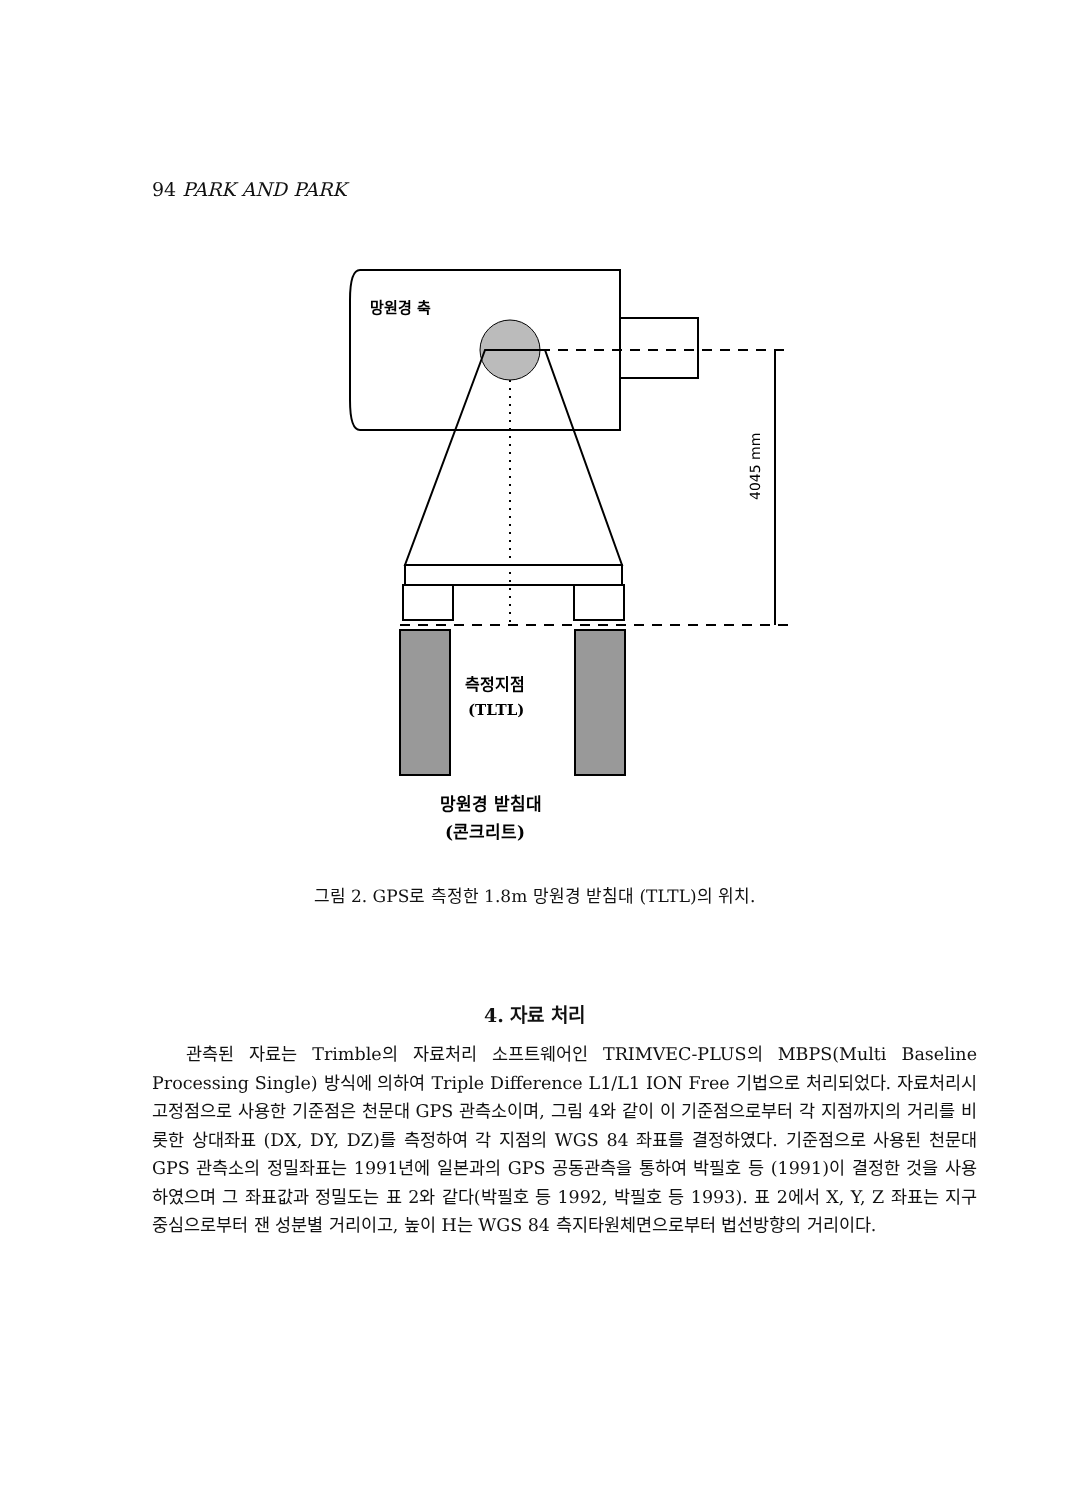94 PARK AND PARK
4045 mm
망원경 축
측정지점
(TLTL)
망원경 받침대
(콘크리트)
그림 2. GPS로 측정한 1.8m 망원경 받침대 (TLTL)의 위치.
4. 자료 처리
관측된 자료는 Trimble의 자료처리 소프트웨어인 TRIMVEC-PLUS의 MBPS(Multi Baseline Processing Single) 방식에 의하여 Triple Difference L1/L1 ION Free 기법으로 처리되었다. 자료처리시 고정점으로 사용한 기준점은 천문대 GPS 관측소이며, 그림 4와 같이 이 기준점으로부터 각 지점까지의 거리를 비롯한 상대좌표 (DX, DY, DZ)를 측정하여 각 지점의 WGS 84 좌표를 결정하였다. 기준점으로 사용된 천문대 GPS 관측소의 정밀좌표는 1991년에 일본과의 GPS 공동관측을 통하여 박필호 등 (1991)이 결정한 것을 사용하였으며 그 좌표값과 정밀도는 표 2와 같다(박필호 등 1992, 박필호 등 1993). 표 2에서 X, Y, Z 좌표는 지구중심으로부터 잰 성분별 거리이고, 높이 H는 WGS 84 측지타원체면으로부터 법선방향의 거리이다.